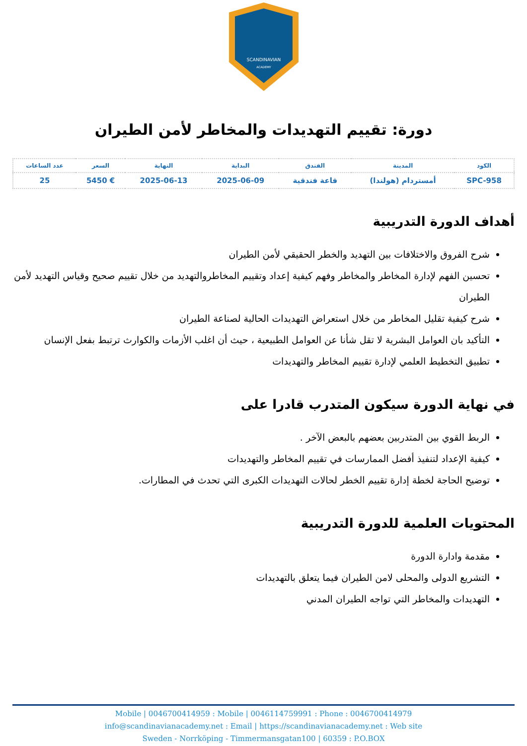SCANDINAVIAN
ACADEMY
دورة: تقييم التهديدات والمخاطر لأمن الطيران
| الكود | المدينة | الفندق | البداية | النهاية | السعر | عدد الساعات |
| --- | --- | --- | --- | --- | --- | --- |
| SPC-958 | أمستردام (هولندا) | قاعة فندقية | 2025-06-09 | 2025-06-13 | € 5450 | 25 |
أهداف الدورة التدريبية
شرح الفروق والاختلافات بين التهديد والخطر الحقيقي لأمن الطيران
تحسين الفهم لإدارة المخاطر والمخاطر وفهم كيفية إعداد وتقييم المخاطروالتهديد من خلال تقييم صحيح وقياس التهديد لأمن الطيران
شرح كيفية تقليل المخاطر من خلال استعراض التهديدات الحالية لصناعة الطيران
التأكيد بان العوامل البشرية لا تقل شأنا عن العوامل الطبيعية ، حيث أن اغلب الأزمات والكوارث ترتبط بفعل الإنسان
تطبيق التخطيط العلمي لإدارة تقييم المخاطر والتهديدات
في نهاية الدورة سيكون المتدرب قادرا على
الربط القوي بين المتدربين بعضهم بالبعض الآخر .
كيفية الإعداد لتنفيذ أفضل الممارسات في تقييم المخاطر والتهديدات
توضيح الحاجة لخطة إدارة تقييم الخطر لحالات التهديدات الكبرى التي تحدث في المطارات.
المحتويات العلمية للدورة التدريبية
مقدمة وادارة الدورة
التشريع الدولى والمحلى لامن الطيران فيما يتعلق بالتهديدات
التهديدات والمخاطر التي تواجه الطيران المدني
Mobile | 0046700414959 : Mobile | 0046114759991 : Phone : 0046700414979
info@scandinavianacademy.net : Email | https://scandinavianacademy.net : Web site
Sweden - Norrköping - Timmermansgatan100 | 60359 : P.O.BOX